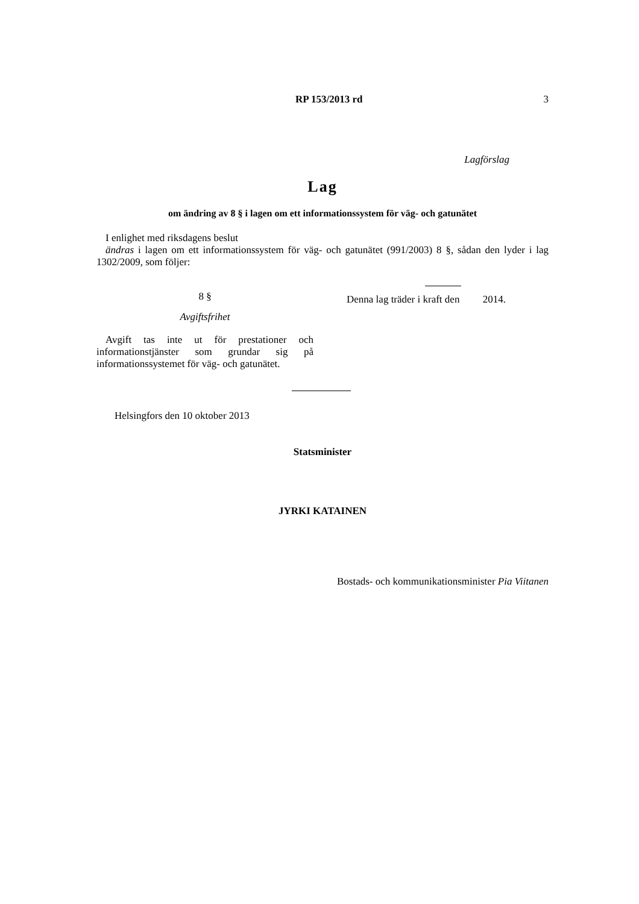RP 153/2013 rd 3
Lagförslag
Lag
om ändring av 8 § i lagen om ett informationssystem för väg- och gatunätet
I enlighet med riksdagens beslut
ändras i lagen om ett informationssystem för väg- och gatunätet (991/2003) 8 §, sådan den lyder i lag 1302/2009, som följer:
8 §
Avgiftsfrihet
Avgift tas inte ut för prestationer och informationstjänster som grundar sig på informationssystemet för väg- och gatunätet.
Denna lag träder i kraft den 2014.
Helsingfors den 10 oktober 2013
Statsminister
JYRKI KATAINEN
Bostads- och kommunikationsminister Pia Viitanen